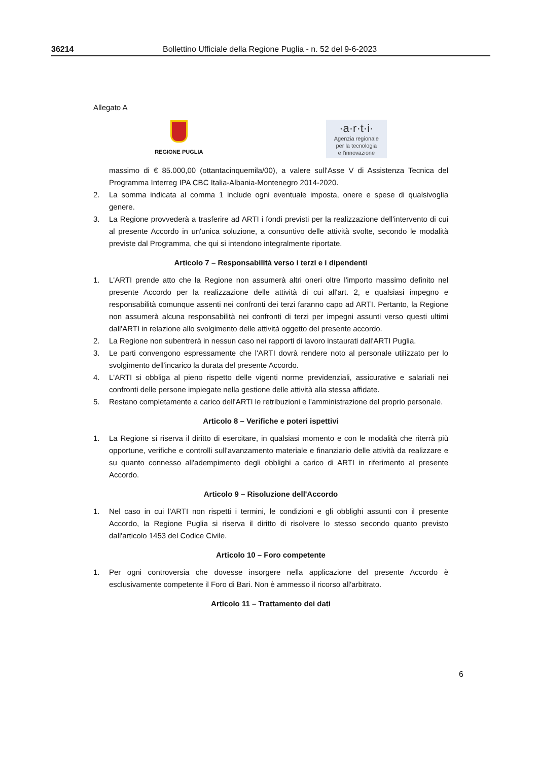36214 Bollettino Ufficiale della Regione Puglia - n. 52 del 9-6-2023
Allegato A
REGIONE PUGLIA
·a·r·t·i·
Agenzia regionale
per la tecnologia
e l'innovazione
massimo di € 85.000,00 (ottantacinquemila/00), a valere sull'Asse V di Assistenza Tecnica del Programma Interreg IPA CBC Italia-Albania-Montenegro 2014-2020.
2. La somma indicata al comma 1 include ogni eventuale imposta, onere e spese di qualsivoglia genere.
3. La Regione provvederà a trasferire ad ARTI i fondi previsti per la realizzazione dell'intervento di cui al presente Accordo in un'unica soluzione, a consuntivo delle attività svolte, secondo le modalità previste dal Programma, che qui si intendono integralmente riportate.
Articolo 7 – Responsabilità verso i terzi e i dipendenti
1. L'ARTI prende atto che la Regione non assumerà altri oneri oltre l'importo massimo definito nel presente Accordo per la realizzazione delle attività di cui all'art. 2, e qualsiasi impegno e responsabilità comunque assenti nei confronti dei terzi faranno capo ad ARTI. Pertanto, la Regione non assumerà alcuna responsabilità nei confronti di terzi per impegni assunti verso questi ultimi dall'ARTI in relazione allo svolgimento delle attività oggetto del presente accordo.
2. La Regione non subentrerà in nessun caso nei rapporti di lavoro instaurati dall'ARTI Puglia.
3. Le parti convengono espressamente che l'ARTI dovrà rendere noto al personale utilizzato per lo svolgimento dell'incarico la durata del presente Accordo.
4. L'ARTI si obbliga al pieno rispetto delle vigenti norme previdenziali, assicurative e salariali nei confronti delle persone impiegate nella gestione delle attività alla stessa affidate.
5. Restano completamente a carico dell'ARTI le retribuzioni e l'amministrazione del proprio personale.
Articolo 8 – Verifiche e poteri ispettivi
1. La Regione si riserva il diritto di esercitare, in qualsiasi momento e con le modalità che riterrà più opportune, verifiche e controlli sull'avanzamento materiale e finanziario delle attività da realizzare e su quanto connesso all'adempimento degli obblighi a carico di ARTI in riferimento al presente Accordo.
Articolo 9 – Risoluzione dell'Accordo
1. Nel caso in cui l'ARTI non rispetti i termini, le condizioni e gli obblighi assunti con il presente Accordo, la Regione Puglia si riserva il diritto di risolvere lo stesso secondo quanto previsto dall'articolo 1453 del Codice Civile.
Articolo 10 – Foro competente
1. Per ogni controversia che dovesse insorgere nella applicazione del presente Accordo è esclusivamente competente il Foro di Bari. Non è ammesso il ricorso all'arbitrato.
Articolo 11 – Trattamento dei dati
6